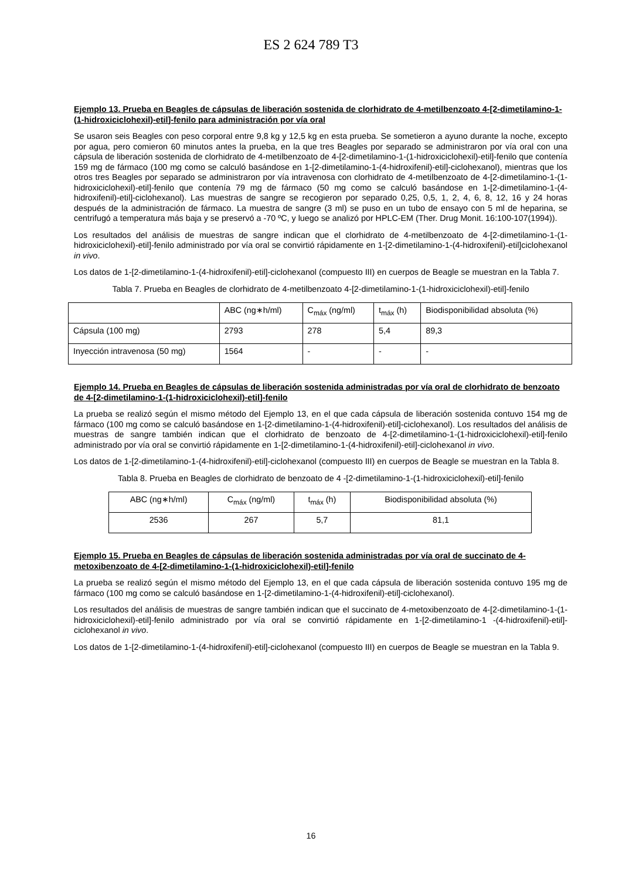ES 2 624 789 T3
Ejemplo 13. Prueba en Beagles de cápsulas de liberación sostenida de clorhidrato de 4-metilbenzoato 4-[2-dimetilamino-1-(1-hidroxiciclohexil)-etil]-fenilo para administración por vía oral
Se usaron seis Beagles con peso corporal entre 9,8 kg y 12,5 kg en esta prueba. Se sometieron a ayuno durante la noche, excepto por agua, pero comieron 60 minutos antes la prueba, en la que tres Beagles por separado se administraron por vía oral con una cápsula de liberación sostenida de clorhidrato de 4-metilbenzoato de 4-[2-dimetilamino-1-(1-hidroxiciclohexil)-etil]-fenilo que contenía 159 mg de fármaco (100 mg como se calculó basándose en 1-[2-dimetilamino-1-(4-hidroxifenil)-etil]-ciclohexanol), mientras que los otros tres Beagles por separado se administraron por vía intravenosa con clorhidrato de 4-metilbenzoato de 4-[2-dimetilamino-1-(1-hidroxiciclohexil)-etil]-fenilo que contenía 79 mg de fármaco (50 mg como se calculó basándose en 1-[2-dimetilamino-1-(4-hidroxifenil)-etil]-ciclohexanol). Las muestras de sangre se recogieron por separado 0,25, 0,5, 1, 2, 4, 6, 8, 12, 16 y 24 horas después de la administración de fármaco. La muestra de sangre (3 ml) se puso en un tubo de ensayo con 5 ml de heparina, se centrifugó a temperatura más baja y se preservó a -70 ºC, y luego se analizó por HPLC-EM (Ther. Drug Monit. 16:100-107(1994)).
Los resultados del análisis de muestras de sangre indican que el clorhidrato de 4-metilbenzoato de 4-[2-dimetilamino-1-(1-hidroxiciclohexil)-etil]-fenilo administrado por vía oral se convirtió rápidamente en 1-[2-dimetilamino-1-(4-hidroxifenil)-etil]ciclohexanol in vivo.
Los datos de 1-[2-dimetilamino-1-(4-hidroxifenil)-etil]-ciclohexanol (compuesto III) en cuerpos de Beagle se muestran en la Tabla 7.
Tabla 7. Prueba en Beagles de clorhidrato de 4-metilbenzoato 4-[2-dimetilamino-1-(1-hidroxiciclohexil)-etil]-fenilo
| | ABC (ng∗h/ml) | C<sub>máx</sub> (ng/ml) | t<sub>máx</sub> (h) | Biodisponibilidad absoluta (%) |
| --- | --- | --- | --- | --- |
| Cápsula (100 mg) | 2793 | 278 | 5,4 | 89,3 |
| Inyección intravenosa (50 mg) | 1564 | - | - | - |
Ejemplo 14. Prueba en Beagles de cápsulas de liberación sostenida administradas por vía oral de clorhidrato de benzoato de 4-[2-dimetilamino-1-(1-hidroxiciclohexil)-etil]-fenilo
La prueba se realizó según el mismo método del Ejemplo 13, en el que cada cápsula de liberación sostenida contuvo 154 mg de fármaco (100 mg como se calculó basándose en 1-[2-dimetilamino-1-(4-hidroxifenil)-etil]-ciclohexanol). Los resultados del análisis de muestras de sangre también indican que el clorhidrato de benzoato de 4-[2-dimetilamino-1-(1-hidroxiciclohexil)-etil]-fenilo administrado por vía oral se convirtió rápidamente en 1-[2-dimetilamino-1-(4-hidroxifenil)-etil]-ciclohexanol in vivo.
Los datos de 1-[2-dimetilamino-1-(4-hidroxifenil)-etil]-ciclohexanol (compuesto III) en cuerpos de Beagle se muestran en la Tabla 8.
Tabla 8. Prueba en Beagles de clorhidrato de benzoato de 4 -[2-dimetilamino-1-(1-hidroxiciclohexil)-etil]-fenilo
| ABC (ng∗h/ml) | C<sub>máx</sub> (ng/ml) | t<sub>máx</sub> (h) | Biodisponibilidad absoluta (%) |
| --- | --- | --- | --- |
| 2536 | 267 | 5,7 | 81,1 |
Ejemplo 15. Prueba en Beagles de cápsulas de liberación sostenida administradas por vía oral de succinato de 4-metoxibenzoato de 4-[2-dimetilamino-1-(1-hidroxiciclohexil)-etil]-fenilo
La prueba se realizó según el mismo método del Ejemplo 13, en el que cada cápsula de liberación sostenida contuvo 195 mg de fármaco (100 mg como se calculó basándose en 1-[2-dimetilamino-1-(4-hidroxifenil)-etil]-ciclohexanol).
Los resultados del análisis de muestras de sangre también indican que el succinato de 4-metoxibenzoato de 4-[2-dimetilamino-1-(1-hidroxiciclohexil)-etil]-fenilo administrado por vía oral se convirtió rápidamente en 1-[2-dimetilamino-1 -(4-hidroxifenil)-etil]-ciclohexanol in vivo.
Los datos de 1-[2-dimetilamino-1-(4-hidroxifenil)-etil]-ciclohexanol (compuesto III) en cuerpos de Beagle se muestran en la Tabla 9.
16